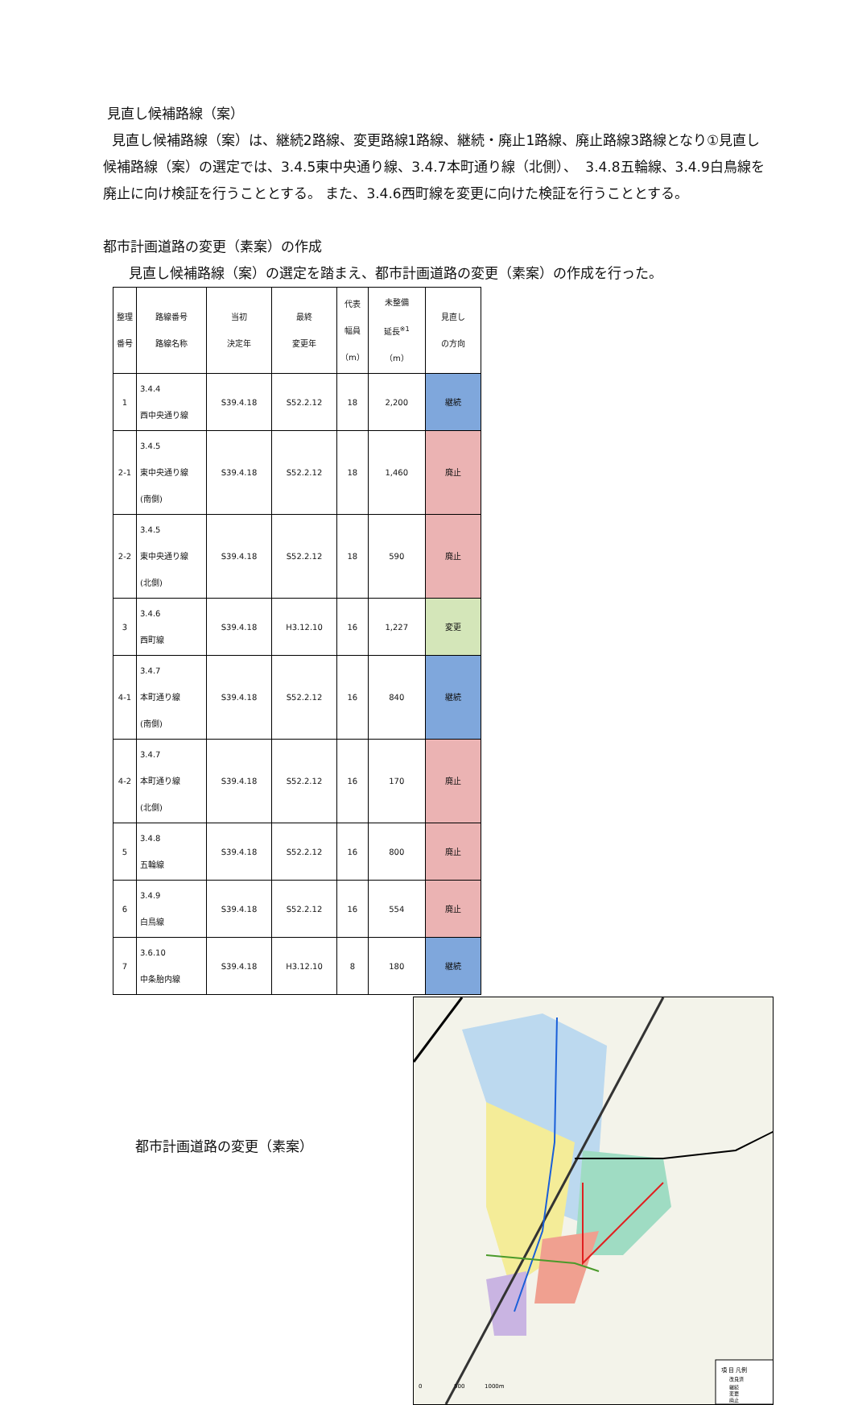見直し候補路線（案）
見直し候補路線（案）は、継続2路線、変更路線1路線、継続・廃止1路線、廃止路線3路線となり①見直し候補路線（案）の選定では、3.4.5東中央通り線、3.4.7本町通り線（北側）、 3.4.8五輪線、3.4.9白鳥線を廃止に向け検証を行うこととする。 また、3.4.6西町線を変更に向けた検証を行うこととする。
都市計画道路の変更（素案）の作成
見直し候補路線（案）の選定を踏まえ、都市計画道路の変更（素案）の作成を行った。
| 整理 番号 | 路線番号 路線名称 | 当初 決定年 | 最終 変更年 | 代表 幅員 （m） | 未整備 延長<sup>※1</sup> （m） | 見直し の方向 |
| --- | --- | --- | --- | --- | --- | --- |
| 1 | 3.4.4 西中央通り線 | S39.4.18 | S52.2.12 | 18 | 2,200 | 継続 |
| 2-1 | 3.4.5 東中央通り線 (南側) | S39.4.18 | S52.2.12 | 18 | 1,460 | 廃止 |
| 2-2 | 3.4.5 東中央通り線 (北側) | S39.4.18 | S52.2.12 | 18 | 590 | 廃止 |
| 3 | 3.4.6 西町線 | S39.4.18 | H3.12.10 | 16 | 1,227 | 変更 |
| 4-1 | 3.4.7 本町通り線 (南側) | S39.4.18 | S52.2.12 | 16 | 840 | 継続 |
| 4-2 | 3.4.7 本町通り線 (北側) | S39.4.18 | S52.2.12 | 16 | 170 | 廃止 |
| 5 | 3.4.8 五輪線 | S39.4.18 | S52.2.12 | 16 | 800 | 廃止 |
| 6 | 3.4.9 白鳥線 | S39.4.18 | S52.2.12 | 16 | 554 | 廃止 |
| 7 | 3.6.10 中条胎内線 | S39.4.18 | H3.12.10 | 8 | 180 | 継続 |
都市計画道路の変更（素案）
項 目 凡例
改良済
継続
変更
廃止
0
500
1000m